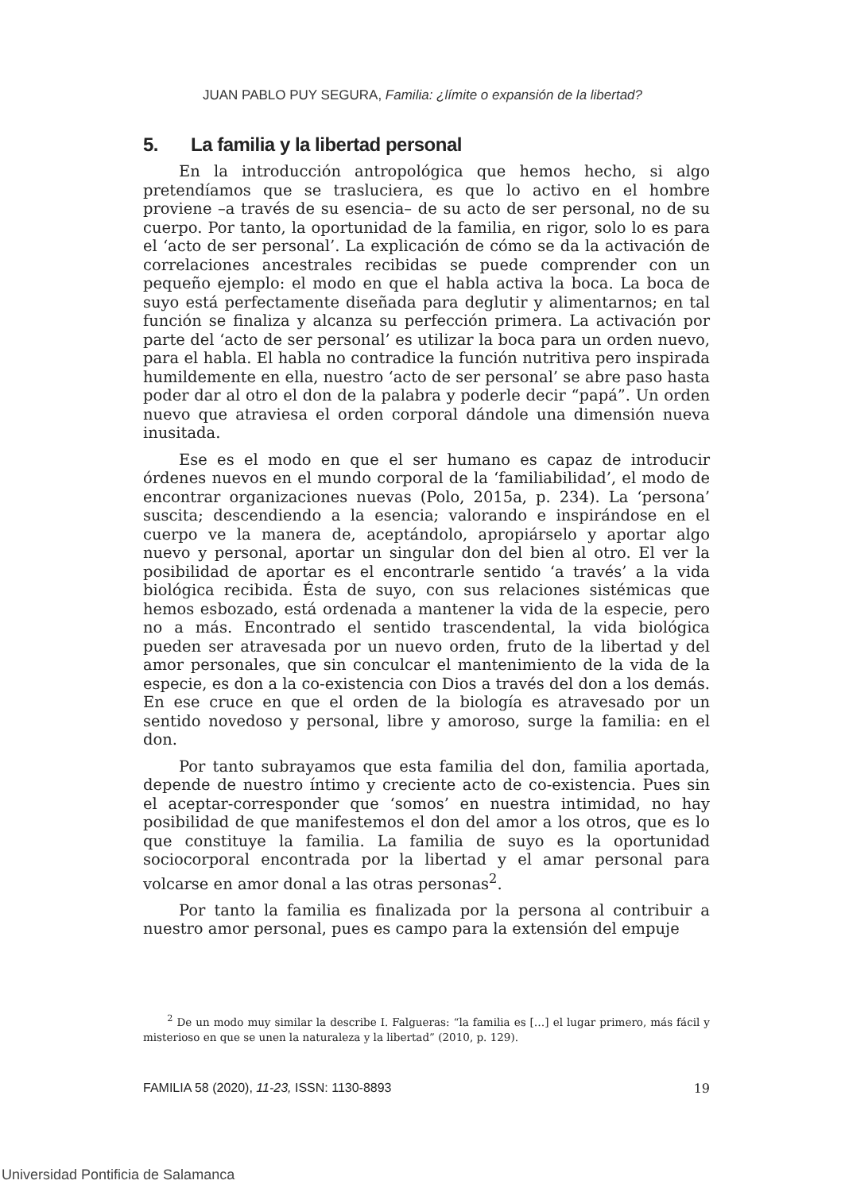JUAN PABLO PUY SEGURA, Familia: ¿límite o expansión de la libertad?
5. La familia y la libertad personal
En la introducción antropológica que hemos hecho, si algo pretendíamos que se trasluciera, es que lo activo en el hombre proviene –a través de su esencia– de su acto de ser personal, no de su cuerpo. Por tanto, la oportunidad de la familia, en rigor, solo lo es para el ‘acto de ser personal’. La explicación de cómo se da la activación de correlaciones ancestrales recibidas se puede comprender con un pequeño ejemplo: el modo en que el habla activa la boca. La boca de suyo está perfectamente diseñada para deglutir y alimentarnos; en tal función se finaliza y alcanza su perfección primera. La activación por parte del ‘acto de ser personal’ es utilizar la boca para un orden nuevo, para el habla. El habla no contradice la función nutritiva pero inspirada humildemente en ella, nuestro ‘acto de ser personal’ se abre paso hasta poder dar al otro el don de la palabra y poderle decir “papá”. Un orden nuevo que atraviesa el orden corporal dándole una dimensión nueva inusitada.
Ese es el modo en que el ser humano es capaz de introducir órdenes nuevos en el mundo corporal de la ‘familiabilidad’, el modo de encontrar organizaciones nuevas (Polo, 2015a, p. 234). La ‘persona’ suscita; descendiendo a la esencia; valorando e inspirándose en el cuerpo ve la manera de, aceptándolo, apropiárselo y aportar algo nuevo y personal, aportar un singular don del bien al otro. El ver la posibilidad de aportar es el encontrarle sentido ‘a través’ a la vida biológica recibida. Ésta de suyo, con sus relaciones sistémicas que hemos esbozado, está ordenada a mantener la vida de la especie, pero no a más. Encontrado el sentido trascendental, la vida biológica pueden ser atravesada por un nuevo orden, fruto de la libertad y del amor personales, que sin conculcar el mantenimiento de la vida de la especie, es don a la co-existencia con Dios a través del don a los demás. En ese cruce en que el orden de la biología es atravesado por un sentido novedoso y personal, libre y amoroso, surge la familia: en el don.
Por tanto subrayamos que esta familia del don, familia aportada, depende de nuestro íntimo y creciente acto de co-existencia. Pues sin el aceptar-corresponder que ‘somos’ en nuestra intimidad, no hay posibilidad de que manifestemos el don del amor a los otros, que es lo que constituye la familia. La familia de suyo es la oportunidad sociocorporal encontrada por la libertad y el amar personal para volcarse en amor donal a las otras personas<sup>2</sup>.
Por tanto la familia es finalizada por la persona al contribuir a nuestro amor personal, pues es campo para la extensión del empuje
<sup>2</sup> De un modo muy similar la describe I. Falgueras: “la familia es […] el lugar primero, más fácil y misterioso en que se unen la naturaleza y la libertad” (2010, p. 129).
FAMILIA 58 (2020), 11-23, ISSN: 1130-8893 19
Universidad Pontificia de Salamanca